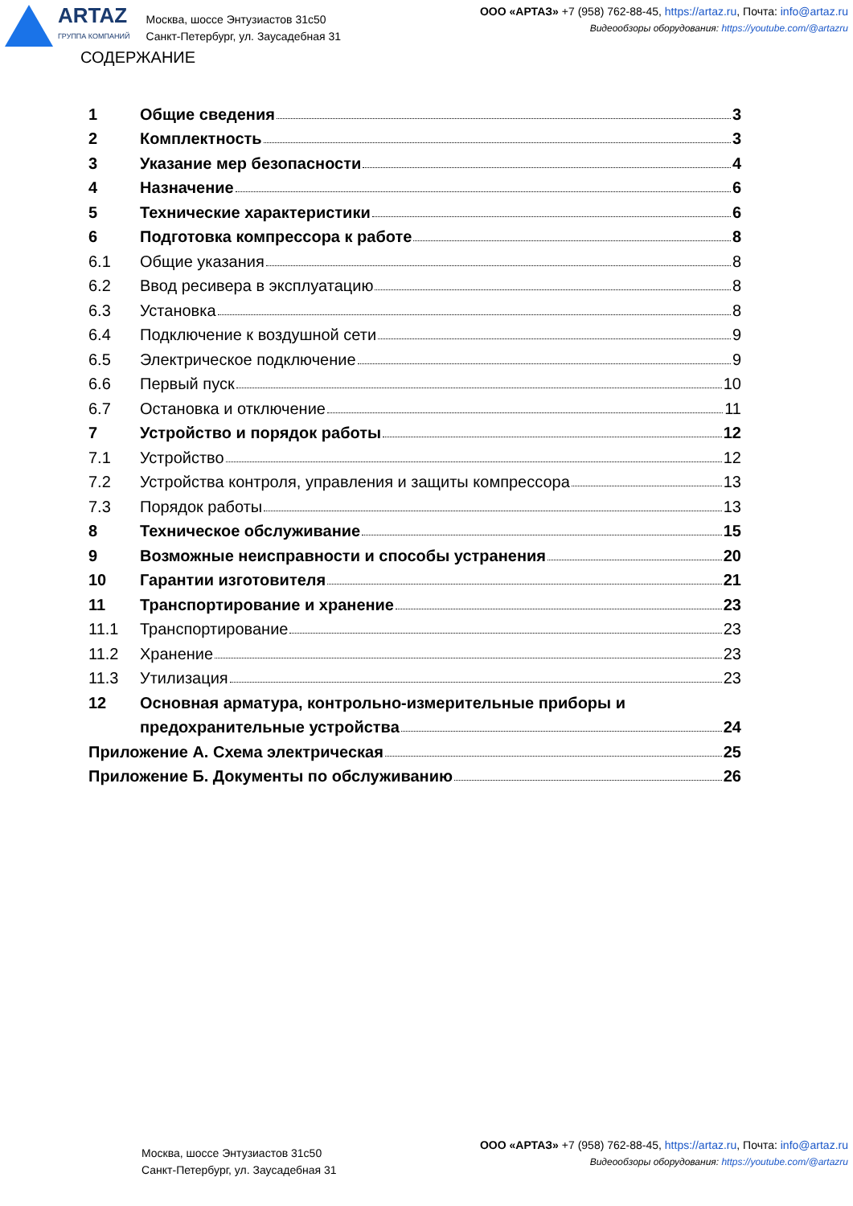ARTAZ
ГРУППА КОМПАНИЙ
Москва, шоссе Энтузиастов 31с50
Санкт-Петербург, ул. Заусадебная 31
ООО «АРТАЗ» +7 (958) 762-88-45, https://artaz.ru, Почта: info@artaz.ru
Видеообзоры оборудования: https://youtube.com/@artazru
СОДЕРЖАНИЕ
1 Общие сведения 3
2 Комплектность 3
3 Указание мер безопасности 4
4 Назначение 6
5 Технические характеристики 6
6 Подготовка компрессора к работе 8
6.1 Общие указания 8
6.2 Ввод ресивера в эксплуатацию 8
6.3 Установка 8
6.4 Подключение к воздушной сети 9
6.5 Электрическое подключение 9
6.6 Первый пуск 10
6.7 Остановка и отключение 11
7 Устройство и порядок работы 12
7.1 Устройство 12
7.2 Устройства контроля, управления и защиты компрессора 13
7.3 Порядок работы 13
8 Техническое обслуживание 15
9 Возможные неисправности и способы устранения 20
10 Гарантии изготовителя 21
11 Транспортирование и хранение 23
11.1 Транспортирование 23
11.2 Хранение 23
11.3 Утилизация 23
12 Основная арматура, контрольно-измерительные приборы и
предохранительные устройства 24
Приложение А. Схема электрическая 25
Приложение Б. Документы по обслуживанию 26
Москва, шоссе Энтузиастов 31с50
Санкт-Петербург, ул. Заусадебная 31
ООО «АРТАЗ» +7 (958) 762-88-45, https://artaz.ru, Почта: info@artaz.ru
Видеообзоры оборудования: https://youtube.com/@artazru